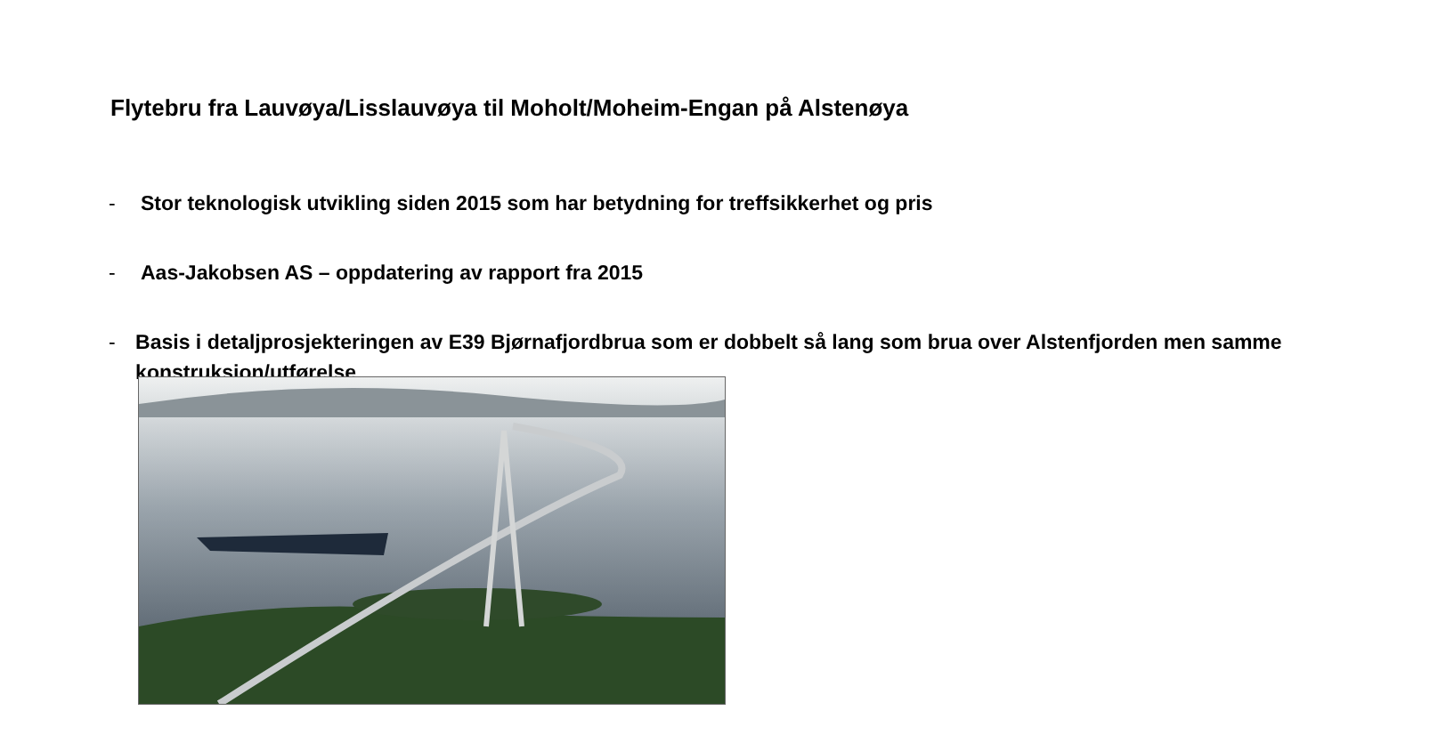Flytebru fra Lauvøya/Lisslauvøya til Moholt/Moheim-Engan på Alstenøya
- Stor teknologisk utvikling siden 2015 som har betydning for treffsikkerhet og pris
- Aas-Jakobsen AS – oppdatering av rapport fra 2015
- Basis i detaljprosjekteringen av E39 Bjørnafjordbrua som er dobbelt så lang som brua over Alstenfjorden men samme konstruksjon/utførelse